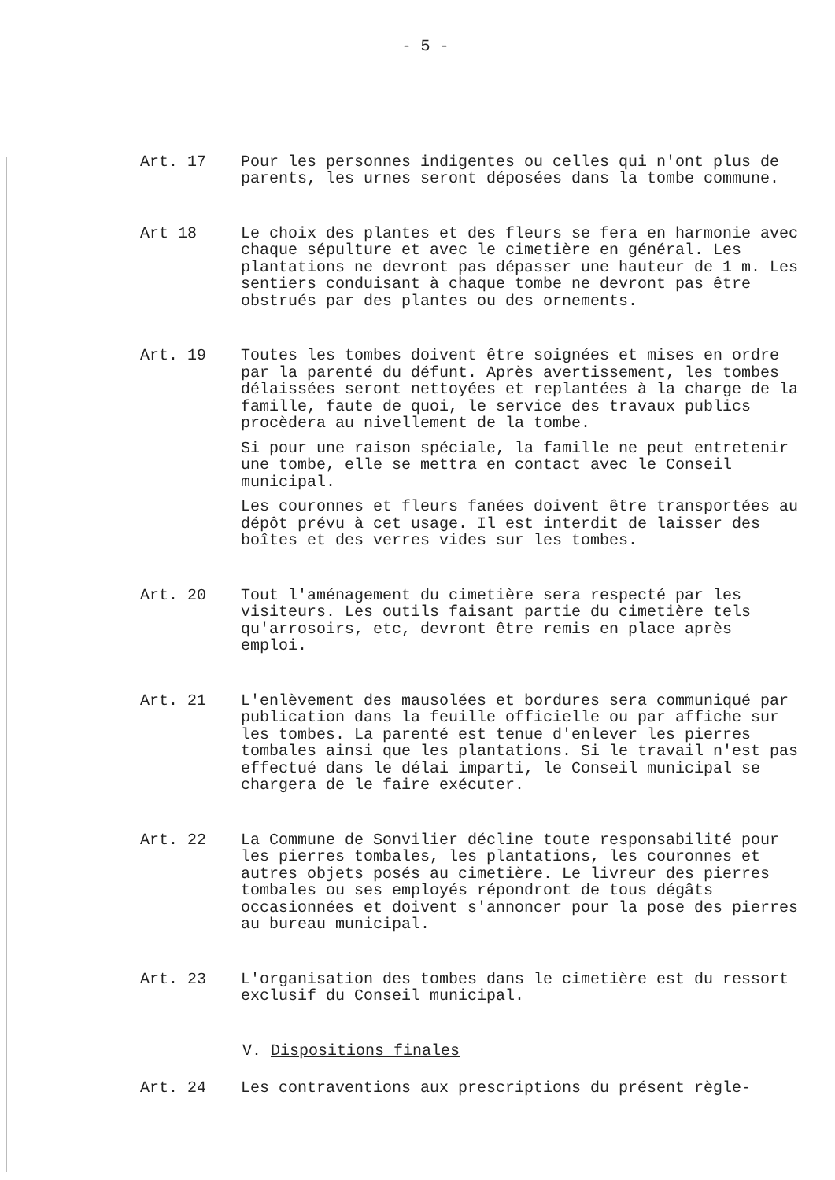- 5 -
Art. 17 Pour les personnes indigentes ou celles qui n'ont plus de parents, les urnes seront déposées dans la tombe commune.
Art 18 Le choix des plantes et des fleurs se fera en harmonie avec chaque sépulture et avec le cimetière en général. Les plantations ne devront pas dépasser une hauteur de 1 m. Les sentiers conduisant à chaque tombe ne devront pas être obstrués par des plantes ou des ornements.
Art. 19 Toutes les tombes doivent être soignées et mises en ordre par la parenté du défunt. Après avertissement, les tombes délaissées seront nettoyées et replantées à la charge de la famille, faute de quoi, le service des travaux publics procèdera au nivellement de la tombe.
Si pour une raison spéciale, la famille ne peut entretenir une tombe, elle se mettra en contact avec le Conseil municipal.
Les couronnes et fleurs fanées doivent être transportées au dépôt prévu à cet usage. Il est interdit de laisser des boîtes et des verres vides sur les tombes.
Art. 20 Tout l'aménagement du cimetière sera respecté par les visiteurs. Les outils faisant partie du cimetière tels qu'arrosoirs, etc, devront être remis en place après emploi.
Art. 21 L'enlèvement des mausolées et bordures sera communiqué par publication dans la feuille officielle ou par affiche sur les tombes. La parenté est tenue d'enlever les pierres tombales ainsi que les plantations. Si le travail n'est pas effectué dans le délai imparti, le Conseil municipal se chargera de le faire exécuter.
Art. 22 La Commune de Sonvilier décline toute responsabilité pour les pierres tombales, les plantations, les couronnes et autres objets posés au cimetière. Le livreur des pierres tombales ou ses employés répondront de tous dégâts occasionnées et doivent s'annoncer pour la pose des pierres au bureau municipal.
Art. 23 L'organisation des tombes dans le cimetière est du ressort exclusif du Conseil municipal.
V. Dispositions finales
Art. 24 Les contraventions aux prescriptions du présent règle-